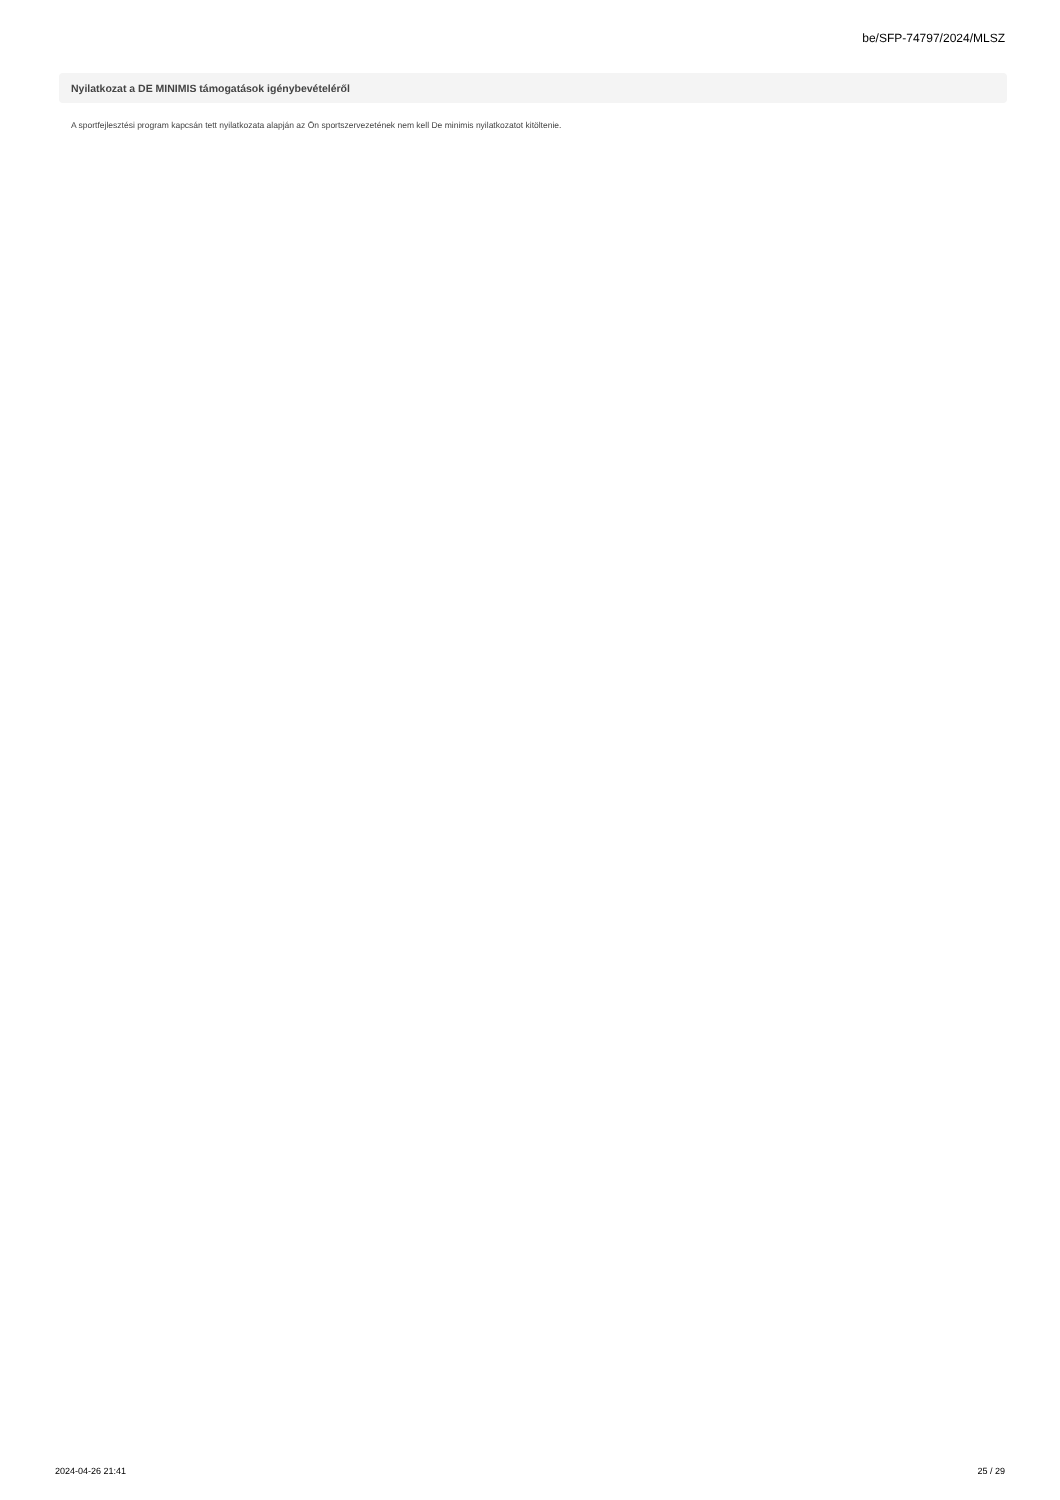be/SFP-74797/2024/MLSZ
Nyilatkozat a DE MINIMIS támogatások igénybevételéről
A sportfejlesztési program kapcsán tett nyilatkozata alapján az Ön sportszervezetének nem kell De minimis nyilatkozatot kitöltenie.
2024-04-26 21:41 25 / 29